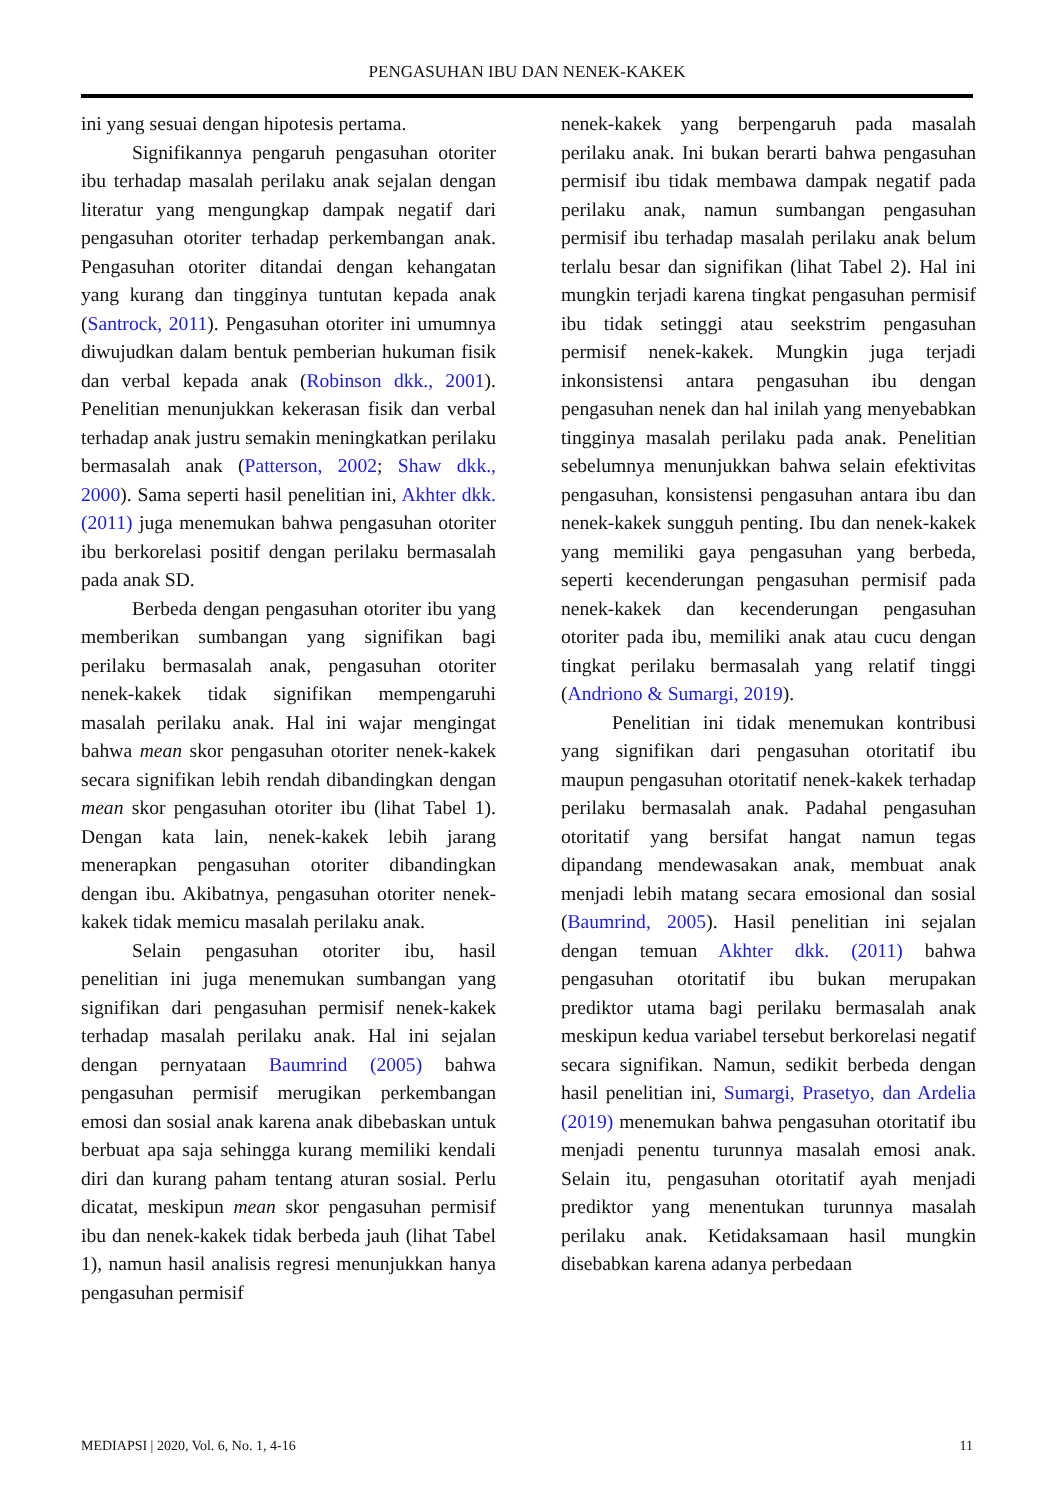PENGASUHAN IBU DAN NENEK-KAKEK
ini yang sesuai dengan hipotesis pertama.
Signifikannya pengaruh pengasuhan otoriter ibu terhadap masalah perilaku anak sejalan dengan literatur yang mengungkap dampak negatif dari pengasuhan otoriter terhadap perkembangan anak. Pengasuhan otoriter ditandai dengan kehangatan yang kurang dan tingginya tuntutan kepada anak (Santrock, 2011). Pengasuhan otoriter ini umumnya diwujudkan dalam bentuk pemberian hukuman fisik dan verbal kepada anak (Robinson dkk., 2001). Penelitian menunjukkan kekerasan fisik dan verbal terhadap anak justru semakin meningkatkan perilaku bermasalah anak (Patterson, 2002; Shaw dkk., 2000). Sama seperti hasil penelitian ini, Akhter dkk. (2011) juga menemukan bahwa pengasuhan otoriter ibu berkorelasi positif dengan perilaku bermasalah pada anak SD.
Berbeda dengan pengasuhan otoriter ibu yang memberikan sumbangan yang signifikan bagi perilaku bermasalah anak, pengasuhan otoriter nenek-kakek tidak signifikan mempengaruhi masalah perilaku anak. Hal ini wajar mengingat bahwa mean skor pengasuhan otoriter nenek-kakek secara signifikan lebih rendah dibandingkan dengan mean skor pengasuhan otoriter ibu (lihat Tabel 1). Dengan kata lain, nenek-kakek lebih jarang menerapkan pengasuhan otoriter dibandingkan dengan ibu. Akibatnya, pengasuhan otoriter nenek-kakek tidak memicu masalah perilaku anak.
Selain pengasuhan otoriter ibu, hasil penelitian ini juga menemukan sumbangan yang signifikan dari pengasuhan permisif nenek-kakek terhadap masalah perilaku anak. Hal ini sejalan dengan pernyataan Baumrind (2005) bahwa pengasuhan permisif merugikan perkembangan emosi dan sosial anak karena anak dibebaskan untuk berbuat apa saja sehingga kurang memiliki kendali diri dan kurang paham tentang aturan sosial. Perlu dicatat, meskipun mean skor pengasuhan permisif ibu dan nenek-kakek tidak berbeda jauh (lihat Tabel 1), namun hasil analisis regresi menunjukkan hanya pengasuhan permisif
nenek-kakek yang berpengaruh pada masalah perilaku anak. Ini bukan berarti bahwa pengasuhan permisif ibu tidak membawa dampak negatif pada perilaku anak, namun sumbangan pengasuhan permisif ibu terhadap masalah perilaku anak belum terlalu besar dan signifikan (lihat Tabel 2). Hal ini mungkin terjadi karena tingkat pengasuhan permisif ibu tidak setinggi atau seekstrim pengasuhan permisif nenek-kakek. Mungkin juga terjadi inkonsistensi antara pengasuhan ibu dengan pengasuhan nenek dan hal inilah yang menyebabkan tingginya masalah perilaku pada anak. Penelitian sebelumnya menunjukkan bahwa selain efektivitas pengasuhan, konsistensi pengasuhan antara ibu dan nenek-kakek sungguh penting. Ibu dan nenek-kakek yang memiliki gaya pengasuhan yang berbeda, seperti kecenderungan pengasuhan permisif pada nenek-kakek dan kecenderungan pengasuhan otoriter pada ibu, memiliki anak atau cucu dengan tingkat perilaku bermasalah yang relatif tinggi (Andriono & Sumargi, 2019).
Penelitian ini tidak menemukan kontribusi yang signifikan dari pengasuhan otoritatif ibu maupun pengasuhan otoritatif nenek-kakek terhadap perilaku bermasalah anak. Padahal pengasuhan otoritatif yang bersifat hangat namun tegas dipandang mendewasakan anak, membuat anak menjadi lebih matang secara emosional dan sosial (Baumrind, 2005). Hasil penelitian ini sejalan dengan temuan Akhter dkk. (2011) bahwa pengasuhan otoritatif ibu bukan merupakan prediktor utama bagi perilaku bermasalah anak meskipun kedua variabel tersebut berkorelasi negatif secara signifikan. Namun, sedikit berbeda dengan hasil penelitian ini, Sumargi, Prasetyo, dan Ardelia (2019) menemukan bahwa pengasuhan otoritatif ibu menjadi penentu turunnya masalah emosi anak. Selain itu, pengasuhan otoritatif ayah menjadi prediktor yang menentukan turunnya masalah perilaku anak. Ketidaksamaan hasil mungkin disebabkan karena adanya perbedaan
MEDIAPSI | 2020, Vol. 6, No. 1, 4-16 11